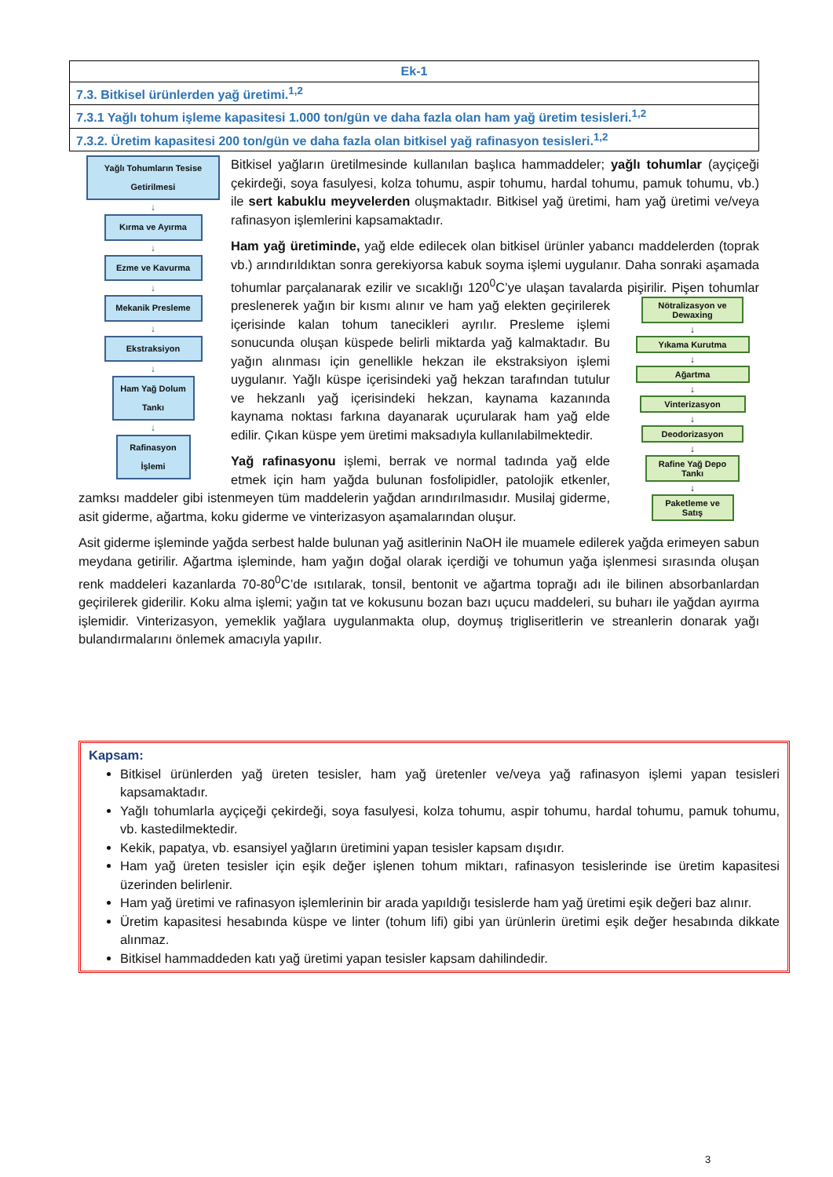| Ek-1 |
| 7.3. Bitkisel ürünlerden yağ üretimi.<sup>1,2</sup> |
| 7.3.1 Yağlı tohum işleme kapasitesi 1.000 ton/gün ve daha fazla olan ham yağ üretim tesisleri.<sup>1,2</sup> |
| 7.3.2. Üretim kapasitesi 200 ton/gün ve daha fazla olan bitkisel yağ rafinasyon tesisleri.<sup>1,2</sup> |
Yağlı Tohumların Tesise Getirilmesi
↓
Kırma ve Ayırma
↓
Ezme ve Kavurma
↓
Mekanik Presleme
↓
Ekstraksiyon
↓
Ham Yağ Dolum Tankı
↓
Rafinasyon İşlemi
Bitkisel yağların üretilmesinde kullanılan başlıca hammaddeler; yağlı tohumlar (ayçiçeği çekirdeği, soya fasulyesi, kolza tohumu, aspir tohumu, hardal tohumu, pamuk tohumu, vb.) ile sert kabuklu meyvelerden oluşmaktadır. Bitkisel yağ üretimi, ham yağ üretimi ve/veya rafinasyon işlemlerini kapsamaktadır.
Ham yağ üretiminde, yağ elde edilecek olan bitkisel ürünler yabancı maddelerden (toprak vb.) arındırıldıktan sonra gerekiyorsa kabuk soyma işlemi uygulanır. Daha sonraki aşamada tohumlar parçalanarak ezilir ve sıcaklığı 120<sup>0</sup>C’ye ulaşan tavalarda Nötralizasyon ve Dewaxing
↓
Yıkama Kurutma
↓
Ağartma
↓
Vinterizasyon
↓
Deodorizasyon
↓
Rafine Yağ Depo Tankı
↓
Paketleme ve Satış pişirilir. Pişen tohumlar preslenerek yağın bir kısmı alınır ve ham yağ elekten geçirilerek içerisinde kalan tohum tanecikleri ayrılır. Presleme işlemi sonucunda oluşan küspede belirli miktarda yağ kalmaktadır. Bu yağın alınması için genellikle hekzan ile ekstraksiyon işlemi uygulanır. Yağlı küspe içerisindeki yağ hekzan tarafından tutulur ve hekzanlı yağ içerisindeki hekzan, kaynama kazanında kaynama noktası farkına dayanarak uçurularak ham yağ elde edilir. Çıkan küspe yem üretimi maksadıyla kullanılabilmektedir.
Yağ rafinasyonu işlemi, berrak ve normal tadında yağ elde etmek için ham yağda bulunan fosfolipidler, patolojik etkenler, zamksı maddeler gibi istenmeyen tüm maddelerin yağdan arındırılmasıdır. Musilaj giderme, asit giderme, ağartma, koku giderme ve vinterizasyon aşamalarından oluşur.
Asit giderme işleminde yağda serbest halde bulunan yağ asitlerinin NaOH ile muamele edilerek yağda erimeyen sabun meydana getirilir. Ağartma işleminde, ham yağın doğal olarak içerdiği ve tohumun yağa işlenmesi sırasında oluşan renk maddeleri kazanlarda 70-80<sup>0</sup>C’de ısıtılarak, tonsil, bentonit ve ağartma toprağı adı ile bilinen absorbanlardan geçirilerek giderilir. Koku alma işlemi; yağın tat ve kokusunu bozan bazı uçucu maddeleri, su buharı ile yağdan ayırma işlemidir. Vinterizasyon, yemeklik yağlara uygulanmakta olup, doymuş trigliseritlerin ve streanlerin donarak yağı bulandırmalarını önlemek amacıyla yapılır.
Kapsam:
Bitkisel ürünlerden yağ üreten tesisler, ham yağ üretenler ve/veya yağ rafinasyon işlemi yapan tesisleri kapsamaktadır.
Yağlı tohumlarla ayçiçeği çekirdeği, soya fasulyesi, kolza tohumu, aspir tohumu, hardal tohumu, pamuk tohumu, vb. kastedilmektedir.
Kekik, papatya, vb. esansiyel yağların üretimini yapan tesisler kapsam dışıdır.
Ham yağ üreten tesisler için eşik değer işlenen tohum miktarı, rafinasyon tesislerinde ise üretim kapasitesi üzerinden belirlenir.
Ham yağ üretimi ve rafinasyon işlemlerinin bir arada yapıldığı tesislerde ham yağ üretimi eşik değeri baz alınır.
Üretim kapasitesi hesabında küspe ve linter (tohum lifi) gibi yan ürünlerin üretimi eşik değer hesabında dikkate alınmaz.
Bitkisel hammaddeden katı yağ üretimi yapan tesisler kapsam dahilindedir.
3